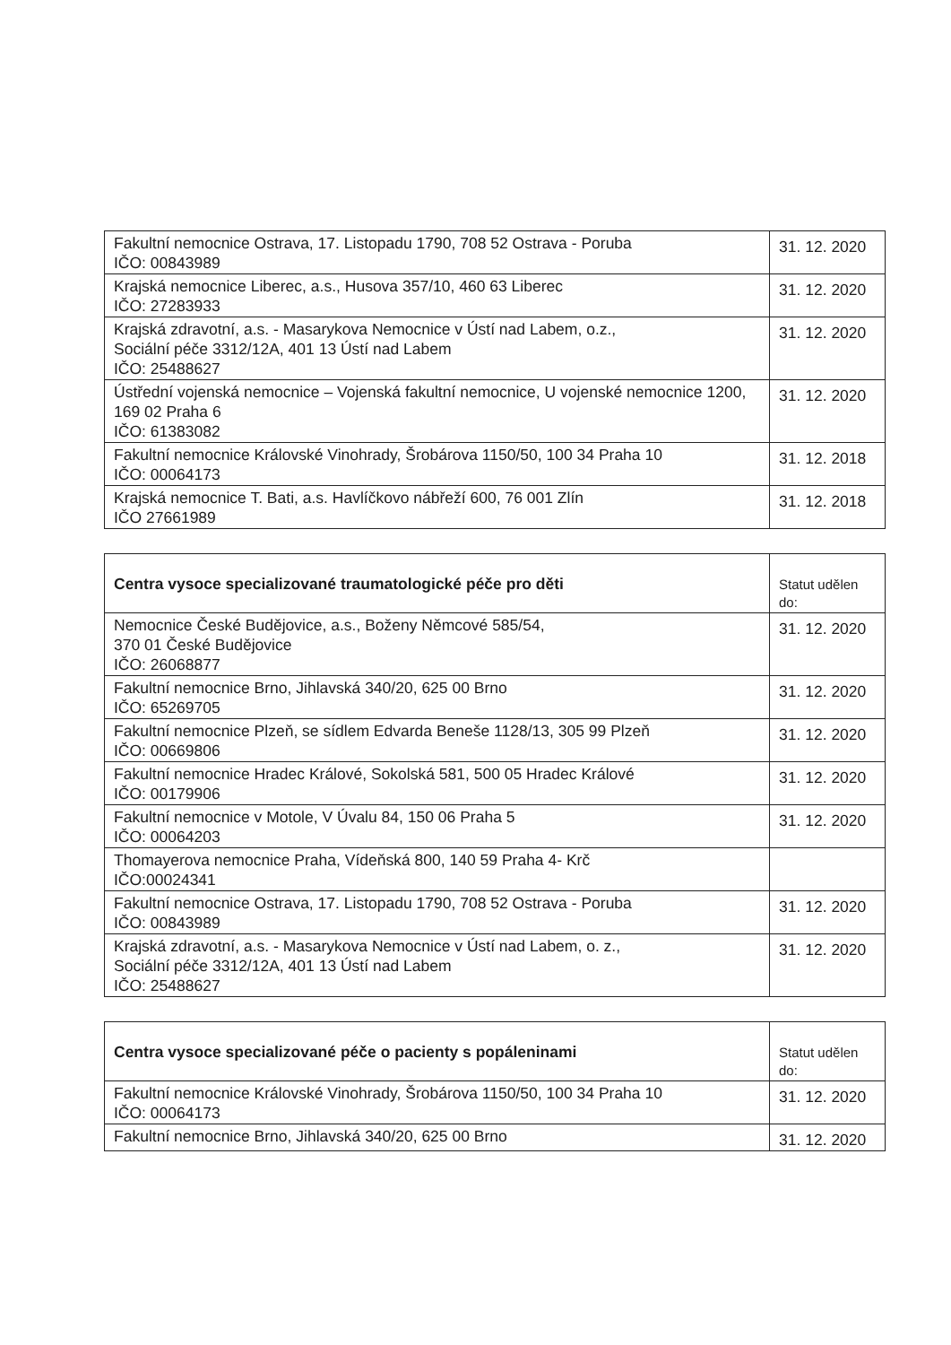| Fakultní nemocnice Ostrava, 17. Listopadu 1790, 708 52 Ostrava - Poruba IČO: 00843989 | 31. 12. 2020 |
| Krajská nemocnice Liberec, a.s., Husova 357/10, 460 63 Liberec IČO: 27283933 | 31. 12. 2020 |
| Krajská zdravotní, a.s. - Masarykova Nemocnice v Ústí nad Labem, o.z., Sociální péče 3312/12A, 401 13 Ústí nad Labem IČO: 25488627 | 31. 12. 2020 |
| Ústřední vojenská nemocnice – Vojenská fakultní nemocnice, U vojenské nemocnice 1200, 169 02 Praha 6 IČO: 61383082 | 31. 12. 2020 |
| Fakultní nemocnice Královské Vinohrady, Šrobárova 1150/50, 100 34 Praha 10 IČO: 00064173 | 31. 12. 2018 |
| Krajská nemocnice T. Bati, a.s. Havlíčkovo nábřeží 600, 76 001 Zlín IČO 27661989 | 31. 12. 2018 |
| Centra vysoce specializované traumatologické péče pro děti | Statut udělen do: |
| --- | --- |
| Nemocnice České Budějovice, a.s., Boženy Němcové 585/54, 370 01 České Budějovice IČO: 26068877 | 31. 12. 2020 |
| Fakultní nemocnice Brno, Jihlavská 340/20, 625 00 Brno IČO: 65269705 | 31. 12. 2020 |
| Fakultní nemocnice Plzeň, se sídlem Edvarda Beneše 1128/13, 305 99 Plzeň IČO: 00669806 | 31. 12. 2020 |
| Fakultní nemocnice Hradec Králové, Sokolská 581, 500 05 Hradec Králové IČO: 00179906 | 31. 12. 2020 |
| Fakultní nemocnice v Motole, V Úvalu 84, 150 06 Praha 5 IČO: 00064203 | 31. 12. 2020 |
| Thomayerova nemocnice Praha, Vídeňská 800, 140 59 Praha 4- Krč IČO:00024341 | |
| Fakultní nemocnice Ostrava, 17. Listopadu 1790, 708 52 Ostrava - Poruba IČO: 00843989 | 31. 12. 2020 |
| Krajská zdravotní, a.s. - Masarykova Nemocnice v Ústí nad Labem, o. z., Sociální péče 3312/12A, 401 13 Ústí nad Labem IČO: 25488627 | 31. 12. 2020 |
| Centra vysoce specializované péče o pacienty s popáleninami | Statut udělen do: |
| --- | --- |
| Fakultní nemocnice Královské Vinohrady, Šrobárova 1150/50, 100 34 Praha 10 IČO: 00064173 | 31. 12. 2020 |
| Fakultní nemocnice Brno, Jihlavská 340/20, 625 00 Brno | 31. 12. 2020 |